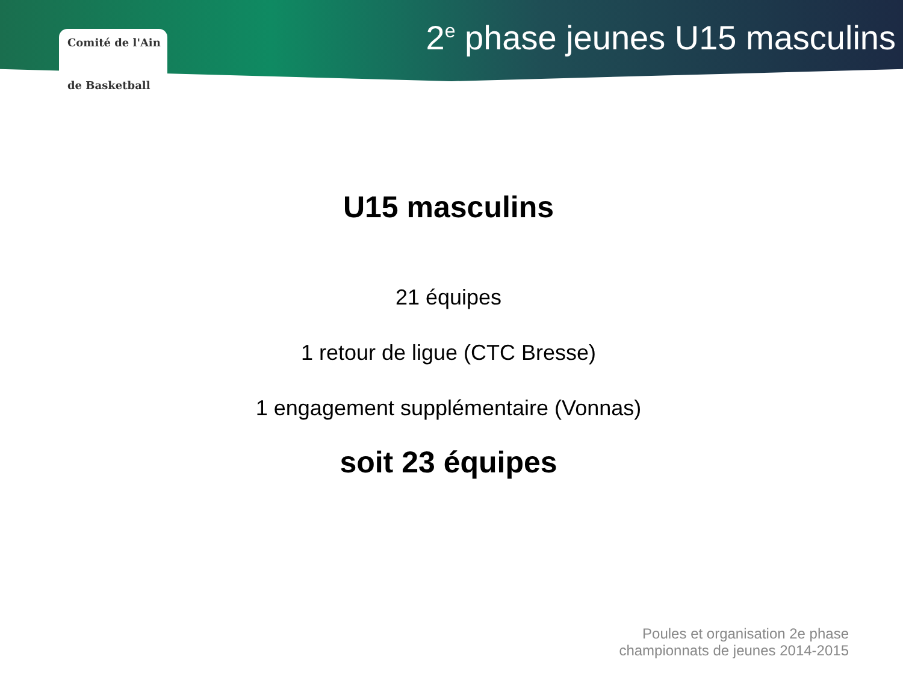Comité de l'Ain
de Basketball
2<sup>e</sup> phase jeunes U15 masculins
U15 masculins
21 équipes
1 retour de ligue (CTC Bresse)
1 engagement supplémentaire (Vonnas)
soit 23 équipes
Poules et organisation 2e phase
championnats de jeunes 2014-2015